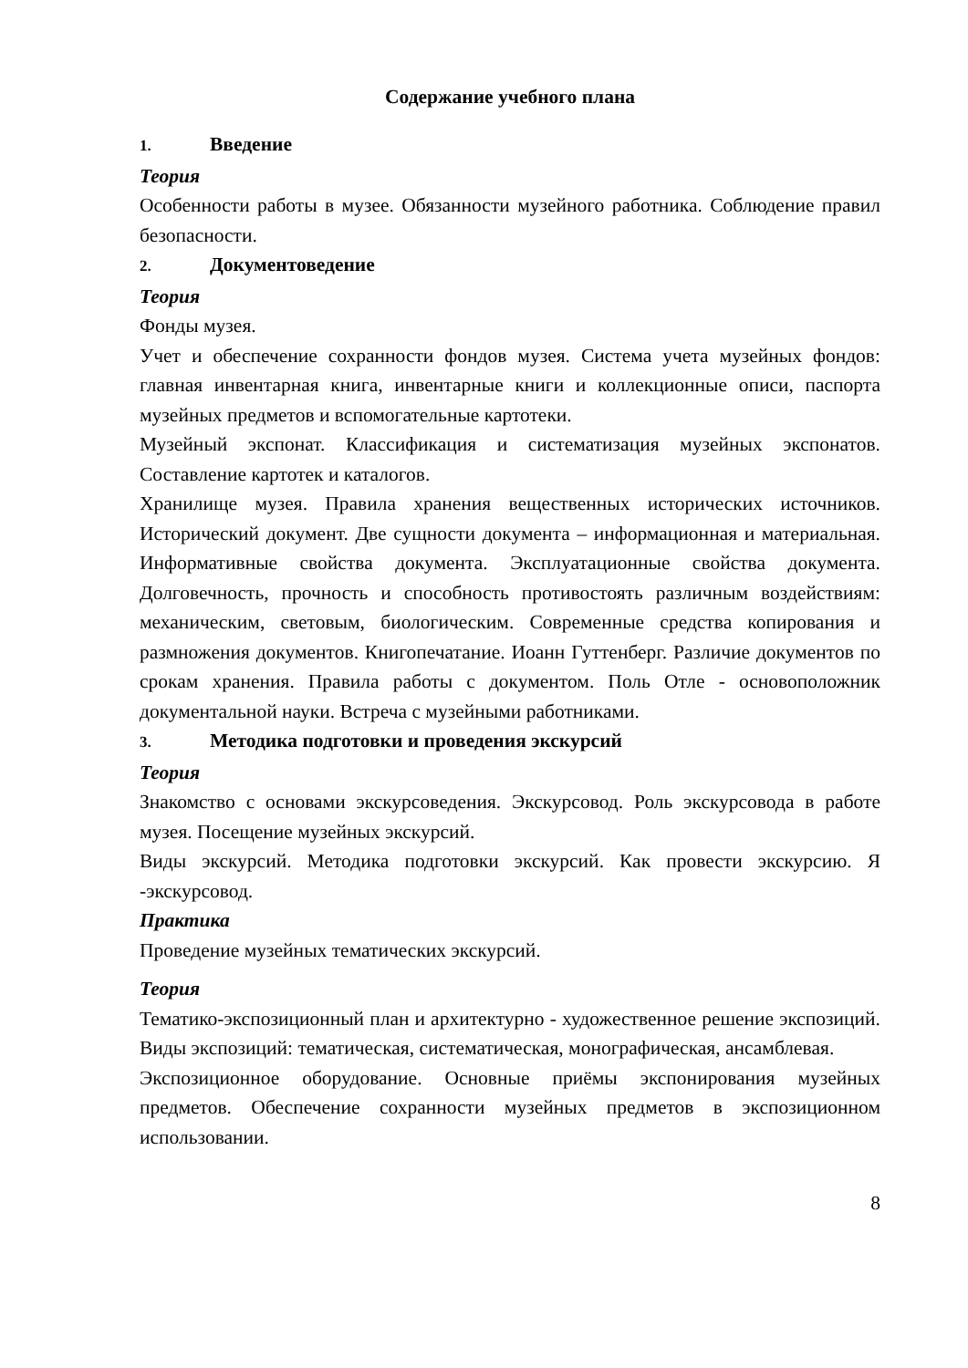Содержание учебного плана
1. Введение
Теория
Особенности работы в музее. Обязанности музейного работника. Соблюдение правил безопасности.
2. Документоведение
Теория
Фонды музея.
Учет и обеспечение сохранности фондов музея. Система учета музейных фондов: главная инвентарная книга, инвентарные книги и коллекционные описи, паспорта музейных предметов и вспомогательные картотеки.
Музейный экспонат. Классификация и систематизация музейных экспонатов. Составление картотек и каталогов.
Хранилище музея. Правила хранения вещественных исторических источников. Исторический документ. Две сущности документа – информационная и материальная. Информативные свойства документа. Эксплуатационные свойства документа. Долговечность, прочность и способность противостоять различным воздействиям: механическим, световым, биологическим. Современные средства копирования и размножения документов. Книгопечатание. Иоанн Гуттенберг. Различие документов по срокам хранения. Правила работы с документом. Поль Отле - основоположник документальной науки. Встреча с музейными работниками.
3. Методика подготовки и проведения экскурсий
Теория
Знакомство с основами экскурсоведения. Экскурсовод. Роль экскурсовода в работе музея. Посещение музейных экскурсий.
Виды экскурсий. Методика подготовки экскурсий. Как провести экскурсию. Я -экскурсовод.
Практика
Проведение музейных тематических экскурсий.
Теория
Тематико-экспозиционный план и архитектурно - художественное решение экспозиций. Виды экспозиций: тематическая, систематическая, монографическая, ансамблевая.
Экспозиционное оборудование. Основные приёмы экспонирования музейных предметов. Обеспечение сохранности музейных предметов в экспозиционном использовании.
8